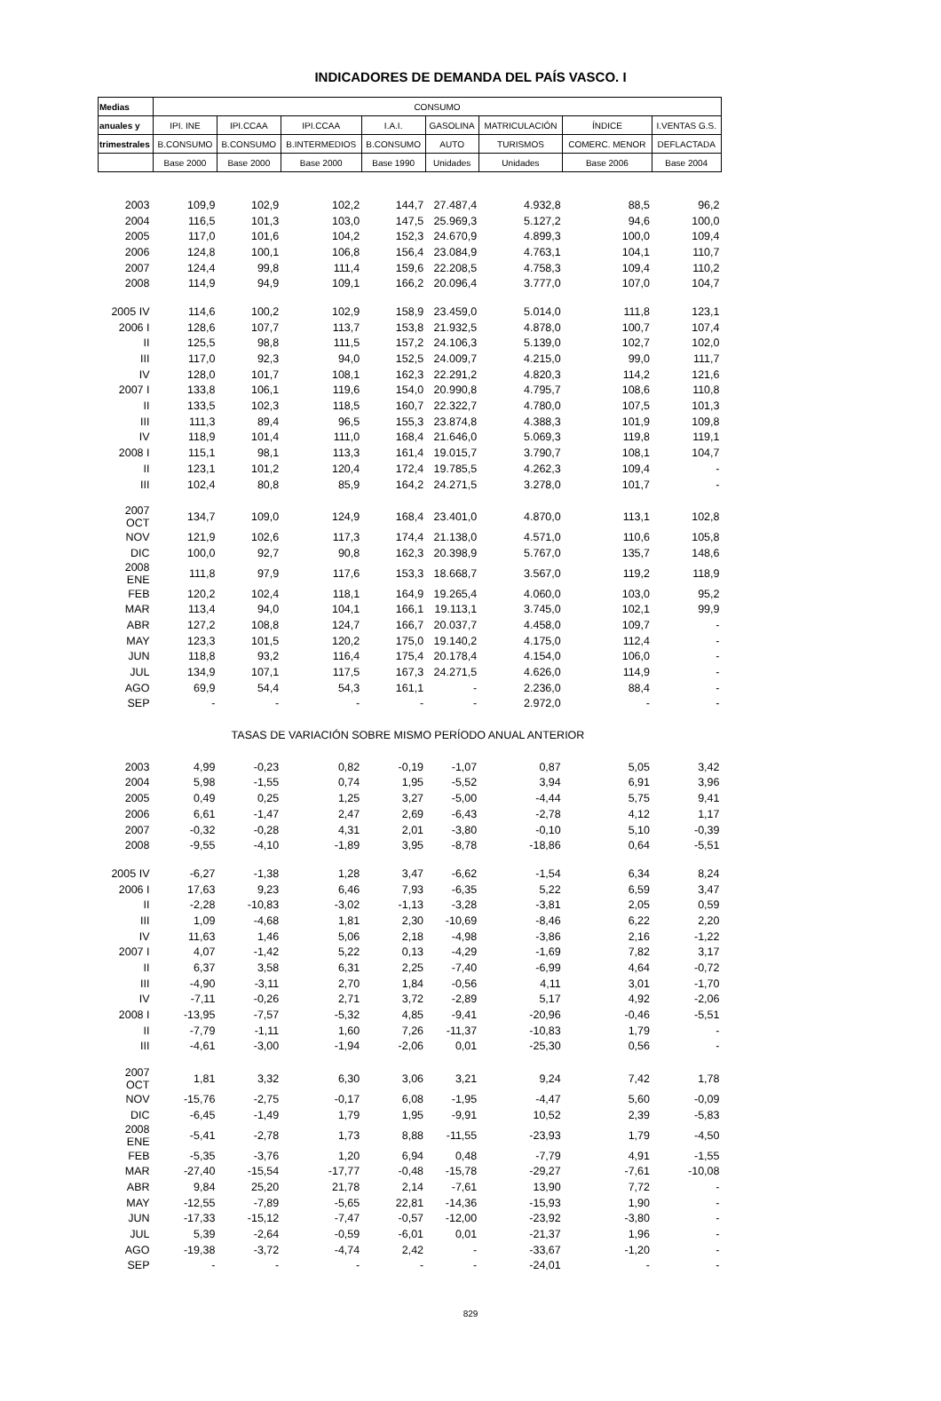INDICADORES DE DEMANDA DEL PAÍS VASCO. I
| Medias | CONSUMO | | | | | | | |
| --- | --- | --- | --- | --- | --- | --- | --- | --- |
| anuales y | IPI. INE | IPI.CCAA | IPI.CCAA | I.A.I. | GASOLINA | MATRICULACIÓN | ÍNDICE | I.VENTAS G.S. |
| trimestrales | B.CONSUMO | B.CONSUMO | B.INTERMEDIOS | B.CONSUMO | AUTO | TURISMOS | COMERC. MENOR | DEFLACTADA |
| | Base 2000 | Base 2000 | Base 2000 | Base 1990 | Unidades | Unidades | Base 2006 | Base 2004 |
| 2003 | 109,9 | 102,9 | 102,2 | 144,7 | 27.487,4 | 4.932,8 | 88,5 | 96,2 |
| 2004 | 116,5 | 101,3 | 103,0 | 147,5 | 25.969,3 | 5.127,2 | 94,6 | 100,0 |
| 2005 | 117,0 | 101,6 | 104,2 | 152,3 | 24.670,9 | 4.899,3 | 100,0 | 109,4 |
| 2006 | 124,8 | 100,1 | 106,8 | 156,4 | 23.084,9 | 4.763,1 | 104,1 | 110,7 |
| 2007 | 124,4 | 99,8 | 111,4 | 159,6 | 22.208,5 | 4.758,3 | 109,4 | 110,2 |
| 2008 | 114,9 | 94,9 | 109,1 | 166,2 | 20.096,4 | 3.777,0 | 107,0 | 104,7 |
| 2005 IV | 114,6 | 100,2 | 102,9 | 158,9 | 23.459,0 | 5.014,0 | 111,8 | 123,1 |
| 2006 I | 128,6 | 107,7 | 113,7 | 153,8 | 21.932,5 | 4.878,0 | 100,7 | 107,4 |
| II | 125,5 | 98,8 | 111,5 | 157,2 | 24.106,3 | 5.139,0 | 102,7 | 102,0 |
| III | 117,0 | 92,3 | 94,0 | 152,5 | 24.009,7 | 4.215,0 | 99,0 | 111,7 |
| IV | 128,0 | 101,7 | 108,1 | 162,3 | 22.291,2 | 4.820,3 | 114,2 | 121,6 |
| 2007 I | 133,8 | 106,1 | 119,6 | 154,0 | 20.990,8 | 4.795,7 | 108,6 | 110,8 |
| II | 133,5 | 102,3 | 118,5 | 160,7 | 22.322,7 | 4.780,0 | 107,5 | 101,3 |
| III | 111,3 | 89,4 | 96,5 | 155,3 | 23.874,8 | 4.388,3 | 101,9 | 109,8 |
| IV | 118,9 | 101,4 | 111,0 | 168,4 | 21.646,0 | 5.069,3 | 119,8 | 119,1 |
| 2008 I | 115,1 | 98,1 | 113,3 | 161,4 | 19.015,7 | 3.790,7 | 108,1 | 104,7 |
| II | 123,1 | 101,2 | 120,4 | 172,4 | 19.785,5 | 4.262,3 | 109,4 | - |
| III | 102,4 | 80,8 | 85,9 | 164,2 | 24.271,5 | 3.278,0 | 101,7 | - |
| 2007 OCT | 134,7 | 109,0 | 124,9 | 168,4 | 23.401,0 | 4.870,0 | 113,1 | 102,8 |
| NOV | 121,9 | 102,6 | 117,3 | 174,4 | 21.138,0 | 4.571,0 | 110,6 | 105,8 |
| DIC | 100,0 | 92,7 | 90,8 | 162,3 | 20.398,9 | 5.767,0 | 135,7 | 148,6 |
| 2008 ENE | 111,8 | 97,9 | 117,6 | 153,3 | 18.668,7 | 3.567,0 | 119,2 | 118,9 |
| FEB | 120,2 | 102,4 | 118,1 | 164,9 | 19.265,4 | 4.060,0 | 103,0 | 95,2 |
| MAR | 113,4 | 94,0 | 104,1 | 166,1 | 19.113,1 | 3.745,0 | 102,1 | 99,9 |
| ABR | 127,2 | 108,8 | 124,7 | 166,7 | 20.037,7 | 4.458,0 | 109,7 | - |
| MAY | 123,3 | 101,5 | 120,2 | 175,0 | 19.140,2 | 4.175,0 | 112,4 | - |
| JUN | 118,8 | 93,2 | 116,4 | 175,4 | 20.178,4 | 4.154,0 | 106,0 | - |
| JUL | 134,9 | 107,1 | 117,5 | 167,3 | 24.271,5 | 4.626,0 | 114,9 | - |
| AGO | 69,9 | 54,4 | 54,3 | 161,1 | - | 2.236,0 | 88,4 | - |
| SEP | - | - | - | - | - | 2.972,0 | - | - |
| TASAS DE VARIACIÓN SOBRE MISMO PERÍODO ANUAL ANTERIOR | | | | | | | | |
| 2003 | 4,99 | -0,23 | 0,82 | -0,19 | -1,07 | 0,87 | 5,05 | 3,42 |
| 2004 | 5,98 | -1,55 | 0,74 | 1,95 | -5,52 | 3,94 | 6,91 | 3,96 |
| 2005 | 0,49 | 0,25 | 1,25 | 3,27 | -5,00 | -4,44 | 5,75 | 9,41 |
| 2006 | 6,61 | -1,47 | 2,47 | 2,69 | -6,43 | -2,78 | 4,12 | 1,17 |
| 2007 | -0,32 | -0,28 | 4,31 | 2,01 | -3,80 | -0,10 | 5,10 | -0,39 |
| 2008 | -9,55 | -4,10 | -1,89 | 3,95 | -8,78 | -18,86 | 0,64 | -5,51 |
| 2005 IV | -6,27 | -1,38 | 1,28 | 3,47 | -6,62 | -1,54 | 6,34 | 8,24 |
| 2006 I | 17,63 | 9,23 | 6,46 | 7,93 | -6,35 | 5,22 | 6,59 | 3,47 |
| II | -2,28 | -10,83 | -3,02 | -1,13 | -3,28 | -3,81 | 2,05 | 0,59 |
| III | 1,09 | -4,68 | 1,81 | 2,30 | -10,69 | -8,46 | 6,22 | 2,20 |
| IV | 11,63 | 1,46 | 5,06 | 2,18 | -4,98 | -3,86 | 2,16 | -1,22 |
| 2007 I | 4,07 | -1,42 | 5,22 | 0,13 | -4,29 | -1,69 | 7,82 | 3,17 |
| II | 6,37 | 3,58 | 6,31 | 2,25 | -7,40 | -6,99 | 4,64 | -0,72 |
| III | -4,90 | -3,11 | 2,70 | 1,84 | -0,56 | 4,11 | 3,01 | -1,70 |
| IV | -7,11 | -0,26 | 2,71 | 3,72 | -2,89 | 5,17 | 4,92 | -2,06 |
| 2008 I | -13,95 | -7,57 | -5,32 | 4,85 | -9,41 | -20,96 | -0,46 | -5,51 |
| II | -7,79 | -1,11 | 1,60 | 7,26 | -11,37 | -10,83 | 1,79 | - |
| III | -4,61 | -3,00 | -1,94 | -2,06 | 0,01 | -25,30 | 0,56 | - |
| 2007 OCT | 1,81 | 3,32 | 6,30 | 3,06 | 3,21 | 9,24 | 7,42 | 1,78 |
| NOV | -15,76 | -2,75 | -0,17 | 6,08 | -1,95 | -4,47 | 5,60 | -0,09 |
| DIC | -6,45 | -1,49 | 1,79 | 1,95 | -9,91 | 10,52 | 2,39 | -5,83 |
| 2008 ENE | -5,41 | -2,78 | 1,73 | 8,88 | -11,55 | -23,93 | 1,79 | -4,50 |
| FEB | -5,35 | -3,76 | 1,20 | 6,94 | 0,48 | -7,79 | 4,91 | -1,55 |
| MAR | -27,40 | -15,54 | -17,77 | -0,48 | -15,78 | -29,27 | -7,61 | -10,08 |
| ABR | 9,84 | 25,20 | 21,78 | 2,14 | -7,61 | 13,90 | 7,72 | - |
| MAY | -12,55 | -7,89 | -5,65 | 22,81 | -14,36 | -15,93 | 1,90 | - |
| JUN | -17,33 | -15,12 | -7,47 | -0,57 | -12,00 | -23,92 | -3,80 | - |
| JUL | 5,39 | -2,64 | -0,59 | -6,01 | 0,01 | -21,37 | 1,96 | - |
| AGO | -19,38 | -3,72 | -4,74 | 2,42 | - | -33,67 | -1,20 | - |
| SEP | - | - | - | - | - | -24,01 | - | - |
829